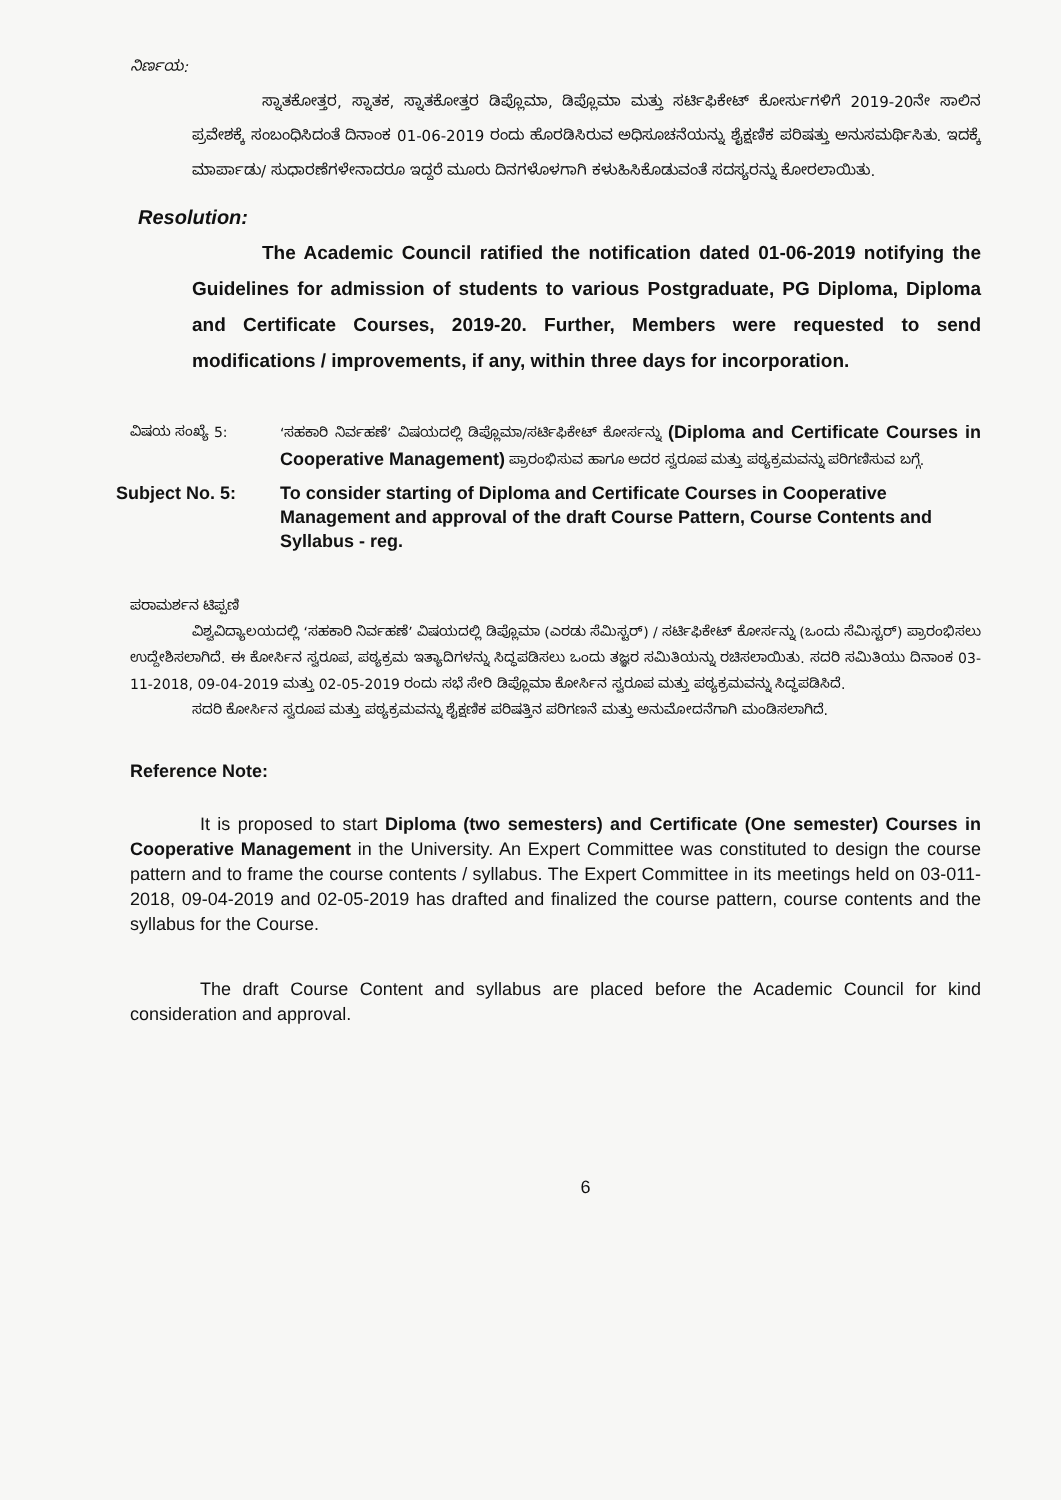ನಿರ್ಣಯ:
ಸ್ನಾತಕೋತ್ತರ, ಸ್ನಾತಕ, ಸ್ನಾತಕೋತ್ತರ ಡಿಪ್ಲೊಮಾ, ಡಿಪ್ಲೊಮಾ ಮತ್ತು ಸರ್ಟಿಫಿಕೇಟ್ ಕೋರ್ಸುಗಳಿಗೆ 2019-20ನೇ ಸಾಲಿನ ಪ್ರವೇಶಕ್ಕೆ ಸಂಬಂಧಿಸಿದಂತೆ ದಿನಾಂಕ 01-06-2019 ರಂದು ಹೊರಡಿಸಿರುವ ಅಧಿಸೂಚನೆಯನ್ನು ಶೈಕ್ಷಣಿಕ ಪರಿಷತ್ತು ಅನುಸಮರ್ಥಿಸಿತು. ಇದಕ್ಕೆ ಮಾರ್ಪಾಡು/ ಸುಧಾರಣೆಗಳೇನಾದರೂ ಇದ್ದರೆ ಮೂರು ದಿನಗಳೊಳಗಾಗಿ ಕಳುಹಿಸಿಕೊಡುವಂತೆ ಸದಸ್ಯರನ್ನು ಕೋರಲಾಯಿತು.
Resolution:
The Academic Council ratified the notification dated 01-06-2019 notifying the Guidelines for admission of students to various Postgraduate, PG Diploma, Diploma and Certificate Courses, 2019-20. Further, Members were requested to send modifications / improvements, if any, within three days for incorporation.
ವಿಷಯ ಸಂಖ್ಯೆ 5: ‘ಸಹಕಾರಿ ನಿರ್ವಹಣೆ’ ವಿಷಯದಲ್ಲಿ ಡಿಪ್ಲೊಮಾ/ಸರ್ಟಿಫಿಕೇಟ್ ಕೋರ್ಸನ್ನು (Diploma and Certificate Courses in Cooperative Management) ಪ್ರಾರಂಭಿಸುವ ಹಾಗೂ ಅದರ ಸ್ವರೂಪ ಮತ್ತು ಪಠ್ಯಕ್ರಮವನ್ನು ಪರಿಗಣಿಸುವ ಬಗ್ಗೆ.
Subject No. 5: To consider starting of Diploma and Certificate Courses in Cooperative Management and approval of the draft Course Pattern, Course Contents and Syllabus - reg.
ಪರಾಮರ್ಶನ ಟಿಪ್ಪಣಿ
ವಿಶ್ವವಿದ್ಯಾಲಯದಲ್ಲಿ ‘ಸಹಕಾರಿ ನಿರ್ವಹಣೆ’ ವಿಷಯದಲ್ಲಿ ಡಿಪ್ಲೊಮಾ (ಎರಡು ಸೆಮಿಸ್ಟರ್) / ಸರ್ಟಿಫಿಕೇಟ್ ಕೋರ್ಸನ್ನು (ಒಂದು ಸೆಮಿಸ್ಟರ್) ಪ್ರಾರಂಭಿಸಲು ಉದ್ದೇಶಿಸಲಾಗಿದೆ. ಈ ಕೋರ್ಸಿನ ಸ್ವರೂಪ, ಪಠ್ಯಕ್ರಮ ಇತ್ಯಾದಿಗಳನ್ನು ಸಿದ್ಧಪಡಿಸಲು ಒಂದು ತಜ್ಞರ ಸಮಿತಿಯನ್ನು ರಚಿಸಲಾಯಿತು. ಸದರಿ ಸಮಿತಿಯು ದಿನಾಂಕ 03-11-2018, 09-04-2019 ಮತ್ತು 02-05-2019 ರಂದು ಸಭೆ ಸೇರಿ ಡಿಪ್ಲೊಮಾ ಕೋರ್ಸಿನ ಸ್ವರೂಪ ಮತ್ತು ಪಠ್ಯಕ್ರಮವನ್ನು ಸಿದ್ಧಪಡಿಸಿದೆ.
ಸದರಿ ಕೋರ್ಸಿನ ಸ್ವರೂಪ ಮತ್ತು ಪಠ್ಯಕ್ರಮವನ್ನು ಶೈಕ್ಷಣಿಕ ಪರಿಷತ್ತಿನ ಪರಿಗಣನೆ ಮತ್ತು ಅನುಮೋದನೆಗಾಗಿ ಮಂಡಿಸಲಾಗಿದೆ.
Reference Note:
It is proposed to start Diploma (two semesters) and Certificate (One semester) Courses in Cooperative Management in the University. An Expert Committee was constituted to design the course pattern and to frame the course contents / syllabus. The Expert Committee in its meetings held on 03-011-2018, 09-04-2019 and 02-05-2019 has drafted and finalized the course pattern, course contents and the syllabus for the Course.
The draft Course Content and syllabus are placed before the Academic Council for kind consideration and approval.
6